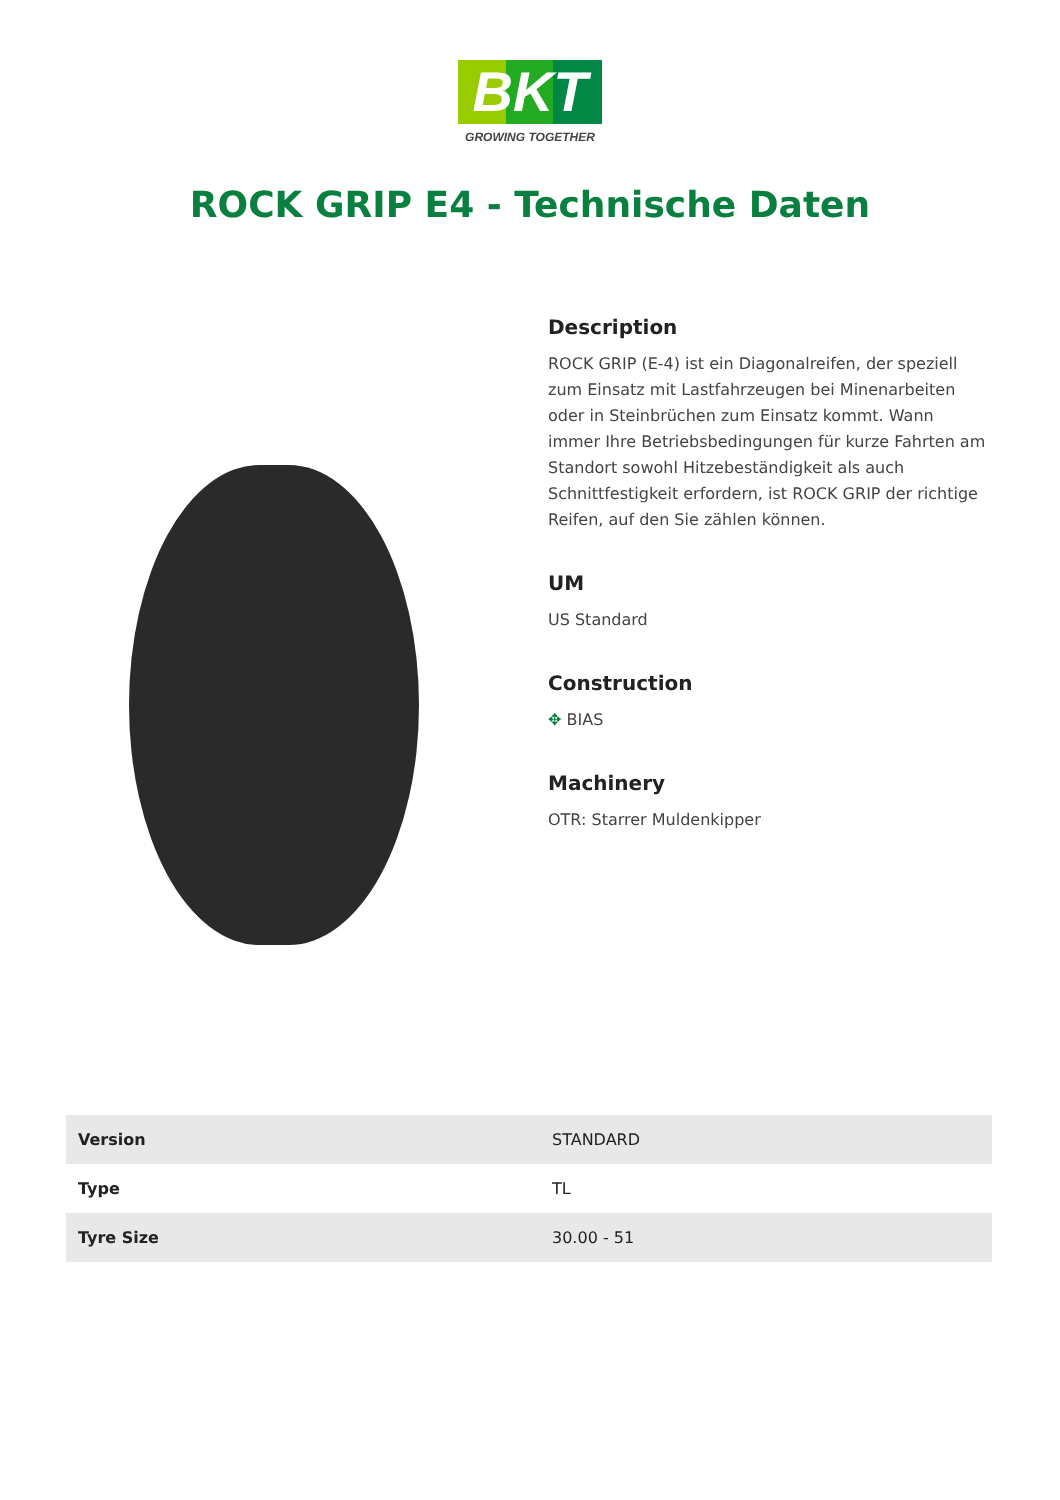BKT
GROWING TOGETHER
ROCK GRIP E4 - Technische Daten
Description
ROCK GRIP (E-4) ist ein Diagonalreifen, der speziell zum Einsatz mit Lastfahrzeugen bei Minenarbeiten oder in Steinbrüchen zum Einsatz kommt. Wann immer Ihre Betriebsbedingungen für kurze Fahrten am Standort sowohl Hitzebeständigkeit als auch Schnittfestigkeit erfordern, ist ROCK GRIP der richtige Reifen, auf den Sie zählen können.
UM
US Standard
Construction
✥ BIAS
Machinery
OTR: Starrer Muldenkipper
| Version | STANDARD |
| Type | TL |
| Tyre Size | 30.00 - 51 |